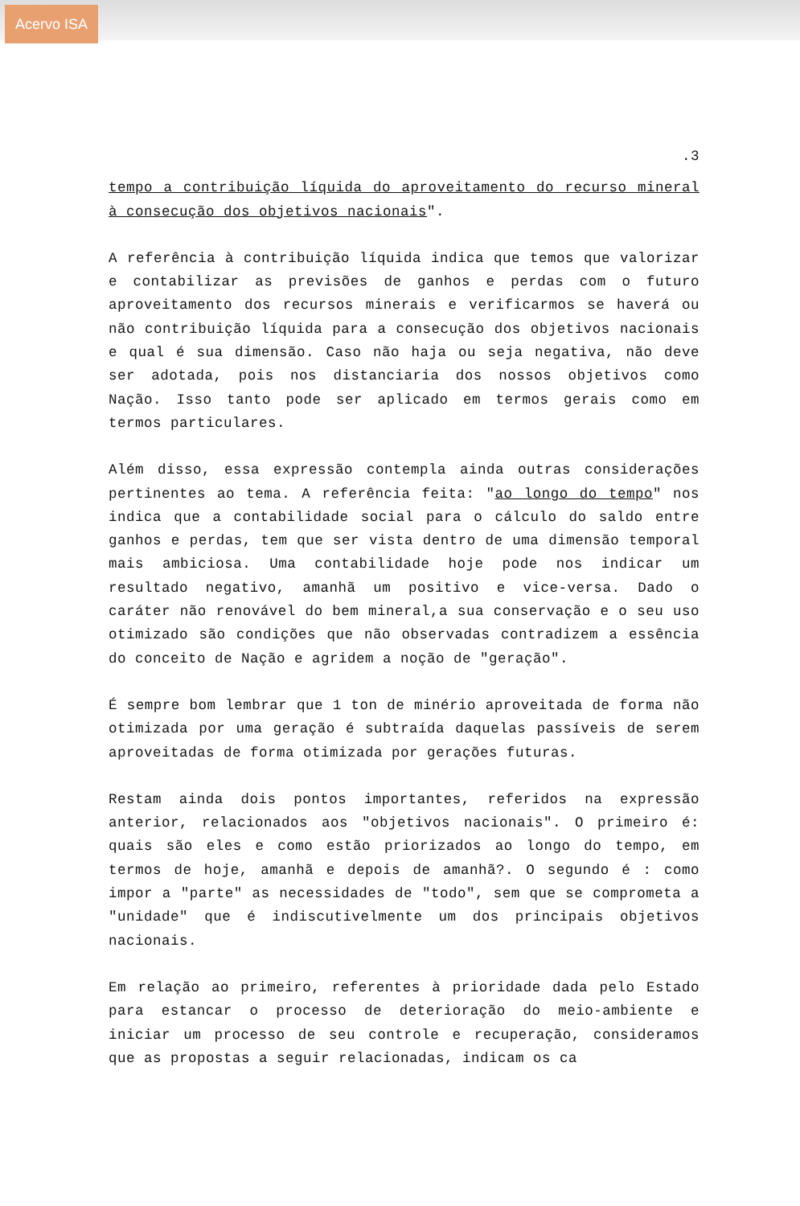Acervo ISA
.3
tempo a contribuição líquida do aproveitamento do recurso mineral à consecução dos objetivos nacionais".
A referência à contribuição líquida indica que temos que valorizar e contabilizar as previsões de ganhos e perdas com o futuro aproveitamento dos recursos minerais e verificarmos se haverá ou não contribuição líquida para a consecução dos objetivos nacionais e qual é sua dimensão. Caso não haja ou seja negativa, não deve ser adotada, pois nos distanciaria dos nossos objetivos como Nação. Isso tanto pode ser aplicado em termos gerais como em termos particulares.
Além disso, essa expressão contempla ainda outras considerações pertinentes ao tema. A referência feita: "ao longo do tempo" nos indica que a contabilidade social para o cálculo do saldo entre ganhos e perdas, tem que ser vista dentro de uma dimensão temporal mais ambiciosa. Uma contabilidade hoje pode nos indicar um resultado negativo, amanhã um positivo e vice-versa. Dado o caráter não renovável do bem mineral,a sua conservação e o seu uso otimizado são condições que não observadas contradizem a essência do conceito de Nação e agridem a noção de "geração".
É sempre bom lembrar que 1 ton de minério aproveitada de forma não otimizada por uma geração é subtraída daquelas passíveis de serem aproveitadas de forma otimizada por gerações futuras.
Restam ainda dois pontos importantes, referidos na expressão anterior, relacionados aos "objetivos nacionais". O primeiro é: quais são eles e como estão priorizados ao longo do tempo, em termos de hoje, amanhã e depois de amanhã?. O segundo é : como impor a "parte" as necessidades de "todo", sem que se comprometa a "unidade" que é indiscutivelmente um dos principais objetivos nacionais.
Em relação ao primeiro, referentes à prioridade dada pelo Estado para estancar o processo de deterioração do meio-ambiente e iniciar um processo de seu controle e recuperação, consideramos que as propostas a seguir relacionadas, indicam os ca